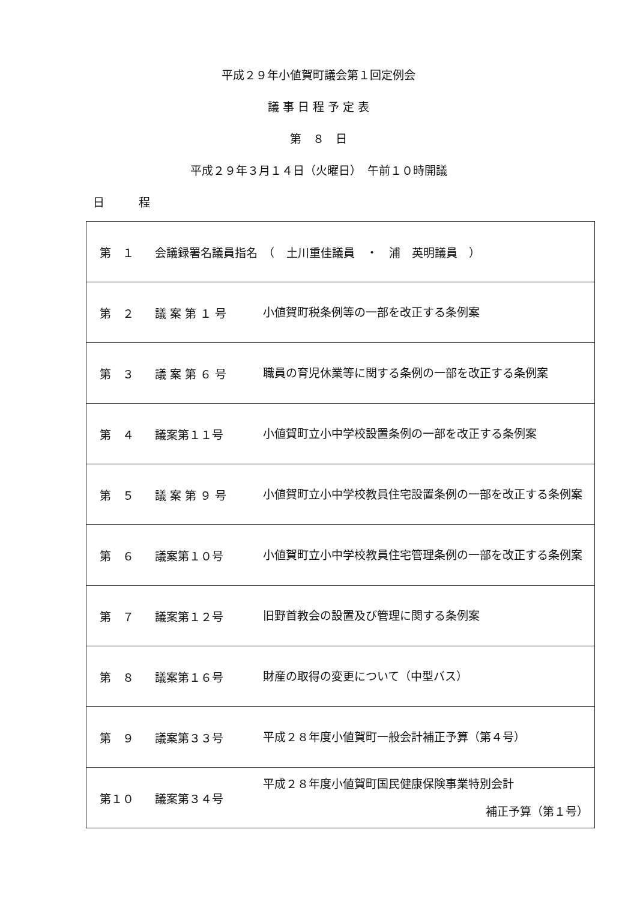平成２９年小値賀町議会第１回定例会
議 事 日 程 予 定 表
第　８　日
平成２９年３月１４日（火曜日）　午前１０時開議
日　　　程
| 第 １ | 会議録署名議員指名 （ 土川重佳議員 ・ 浦 英明議員 ） | |
| 第 ２ | 議 案 第 １ 号 | 小値賀町税条例等の一部を改正する条例案 |
| 第 ３ | 議 案 第 ６ 号 | 職員の育児休業等に関する条例の一部を改正する条例案 |
| 第 ４ | 議案第１１号 | 小値賀町立小中学校設置条例の一部を改正する条例案 |
| 第 ５ | 議 案 第 ９ 号 | 小値賀町立小中学校教員住宅設置条例の一部を改正する条例案 |
| 第 ６ | 議案第１０号 | 小値賀町立小中学校教員住宅管理条例の一部を改正する条例案 |
| 第 ７ | 議案第１２号 | 旧野首教会の設置及び管理に関する条例案 |
| 第 ８ | 議案第１６号 | 財産の取得の変更について（中型バス） |
| 第 ９ | 議案第３３号 | 平成２８年度小値賀町一般会計補正予算（第４号） |
| 第１０ | 議案第３４号 | 平成２８年度小値賀町国民健康保険事業特別会計 補正予算（第１号） |